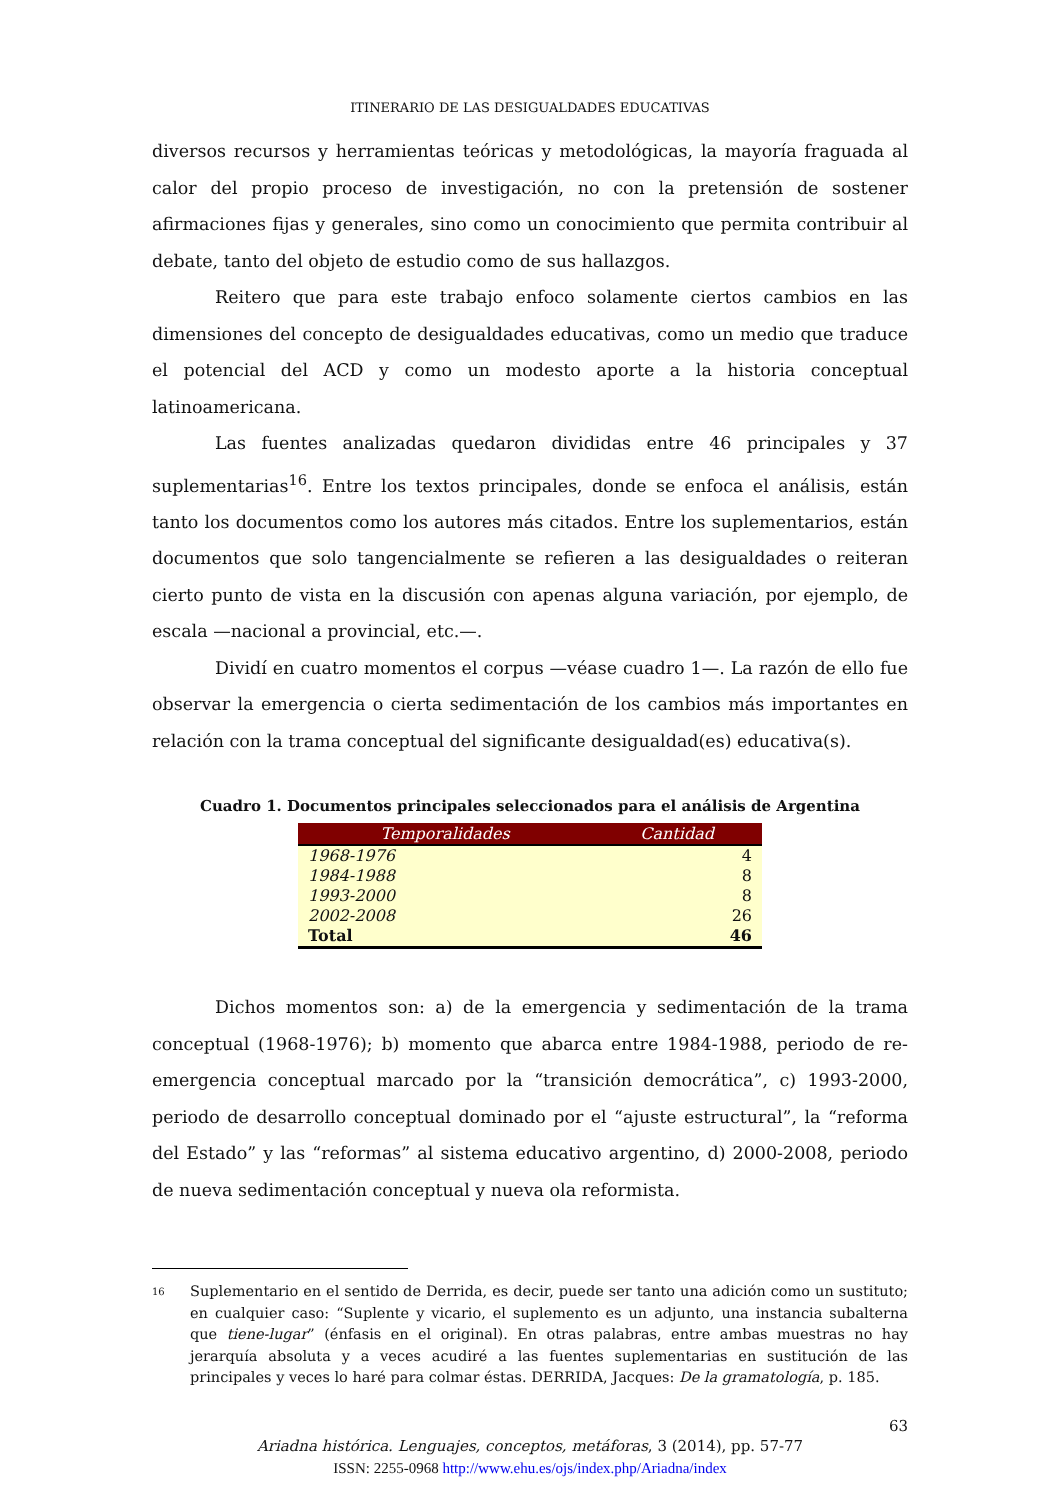ITINERARIO DE LAS DESIGUALDADES EDUCATIVAS
diversos recursos y herramientas teóricas y metodológicas, la mayoría fraguada al calor del propio proceso de investigación, no con la pretensión de sostener afirmaciones fijas y generales, sino como un conocimiento que permita contribuir al debate, tanto del objeto de estudio como de sus hallazgos.
Reitero que para este trabajo enfoco solamente ciertos cambios en las dimensiones del concepto de desigualdades educativas, como un medio que traduce el potencial del ACD y como un modesto aporte a la historia conceptual latinoamericana.
Las fuentes analizadas quedaron divididas entre 46 principales y 37 suplementarias<sup>16</sup>. Entre los textos principales, donde se enfoca el análisis, están tanto los documentos como los autores más citados. Entre los suplementarios, están documentos que solo tangencialmente se refieren a las desigualdades o reiteran cierto punto de vista en la discusión con apenas alguna variación, por ejemplo, de escala —nacional a provincial, etc.—.
Dividí en cuatro momentos el corpus —véase cuadro 1—. La razón de ello fue observar la emergencia o cierta sedimentación de los cambios más importantes en relación con la trama conceptual del significante desigualdad(es) educativa(s).
Cuadro 1. Documentos principales seleccionados para el análisis de Argentina
| Temporalidades | Cantidad |
| --- | --- |
| 1968-1976 | 4 |
| 1984-1988 | 8 |
| 1993-2000 | 8 |
| 2002-2008 | 26 |
| Total | 46 |
Dichos momentos son: a) de la emergencia y sedimentación de la trama conceptual (1968-1976); b) momento que abarca entre 1984-1988, periodo de re-emergencia conceptual marcado por la “transición democrática”, c) 1993-2000, periodo de desarrollo conceptual dominado por el “ajuste estructural”, la “reforma del Estado” y las “reformas” al sistema educativo argentino, d) 2000-2008, periodo de nueva sedimentación conceptual y nueva ola reformista.
<sup>16</sup>
Suplementario en el sentido de Derrida, es decir, puede ser tanto una adición como un sustituto; en cualquier caso: “Suplente y vicario, el suplemento es un adjunto, una instancia subalterna que tiene-lugar” (énfasis en el original). En otras palabras, entre ambas muestras no hay jerarquía absoluta y a veces acudiré a las fuentes suplementarias en sustitución de las principales y veces lo haré para colmar éstas. DERRIDA, Jacques: De la gramatología, p. 185.
63
Ariadna histórica. Lenguajes, conceptos, metáforas, 3 (2014), pp. 57-77
ISSN: 2255-0968 http://www.ehu.es/ojs/index.php/Ariadna/index